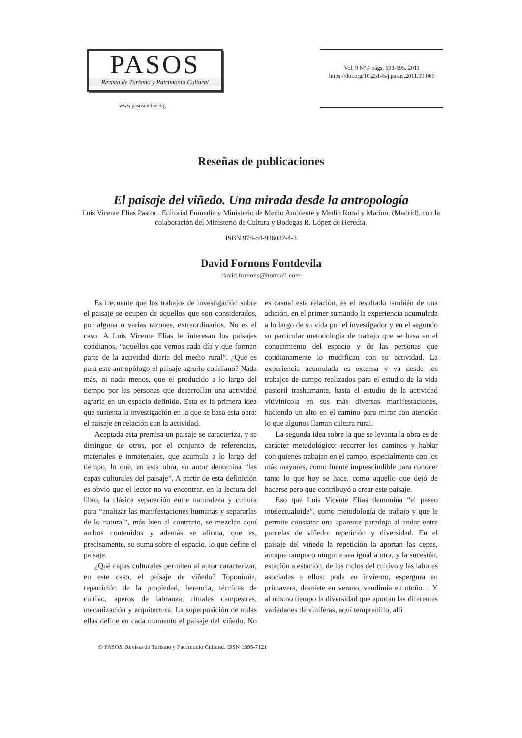PASOS
Revista de Turismo y Patrimonio Cultural
www.pasosonline.org
Vol. 9 Nº 4 págs. 693-695. 2011
https://doi.org/10.25145/j.pasos.2011.09.066
Reseñas de publicaciones
El paisaje del viñedo. Una mirada desde la antropología
Luis Vicente Elías Pastor . Editorial Eumedia y Ministerio de Medio Ambiente y Medio Rural y Marino, (Madrid), con la colaboración del Ministerio de Cultura y Bodegas R. López de Heredia.
ISBN 978-84-936032-4-3
David Fornons Fontdevila
david.fornons@hotmail.com
Es frecuente que los trabajos de investigación sobre el paisaje se ocupen de aquellos que son considerados, por alguna o varias razones, extraordinarios. No es el caso. A Luis Vicente Elías le interesan los paisajes cotidianos, “aquellos que vemos cada día y que forman parte de la actividad diaria del medio rural”. ¿Qué es para este antropólogo el paisaje agrario cotidiano? Nada más, ni nada menos, que el producido a lo largo del tiempo por las personas que desarrollan una actividad agraria en un espacio definido. Esta es la primera idea que sustenta la investigación en la que se basa esta obra: el paisaje en relación con la actividad.
Aceptada esta premisa un paisaje se caracteriza, y se distingue de otros, por el conjunto de referencias, materiales e inmateriales, que acumula a lo largo del tiempo, lo que, en esta obra, su autor denomina “las capas culturales del paisaje”. A partir de esta definición es obvio que el lector no va encontrar, en la lectura del libro, la clásica separación entre naturaleza y cultura para “analizar las manifestaciones humanas y separarlas de lo natural”, más bien al contrario, se mezclan aquí ambos contenidos y además se afirma, que es, precisamente, su suma sobre el espacio, lo que define el paisaje.
¿Qué capas culturales permiten al autor caracterizar, en este caso, el paisaje de viñedo? Toponímia, repartición de la propiedad, herencia, técnicas de cultivo, aperos de labranza, rituales campestres, mecanización y arquitectura. La superposición de todas ellas define en cada momento el paisaje del viñedo. No es casual esta relación, es el resultado también de una adición, en el primer sumando la experiencia acumulada a lo largo de su vida por el investigador y en el segundo su particular metodología de trabajo que se basa en el conocimiento del espacio y de las personas que cotidianamente lo modifican con su actividad. La experiencia acumulada es extensa y va desde los trabajos de campo realizados para el estudio de la vida pastoril trashumante, hasta el estudio de la actividad vitivinícola en sus más diversas manifestaciones, haciendo un alto en el camino para mirar con atención lo que algunos llaman cultura rural.
La segunda idea sobre la que se levanta la obra es de carácter metodológico: recorrer los caminos y hablar con quienes trabajan en el campo, especialmente con los más mayores, como fuente imprescindible para conocer tanto lo que hoy se hace, como aquello que dejó de hacerse pero que contribuyó a crear este paisaje.
Eso que Luis Vicente Elías denomina “el paseo intelectualoide”, como metodología de trabajo y que le permite constatar una aparente paradoja al andar entre parcelas de viñedo: repetición y diversidad. En el paisaje del viñedo la repetición la aportan las cepas, aunque tampoco ninguna sea igual a otra, y la sucesión, estación a estación, de los ciclos del cultivo y las labores asociadas a ellos: poda en invierno, espergura en primavera, desniete en verano, vendimia en otoño… Y al mismo tiempo la diversidad que aportan las diferentes variedades de viníferas, aquí tempranillo, allí
© PASOS. Revista de Turismo y Patrimonio Cultural. ISSN 1695-7121